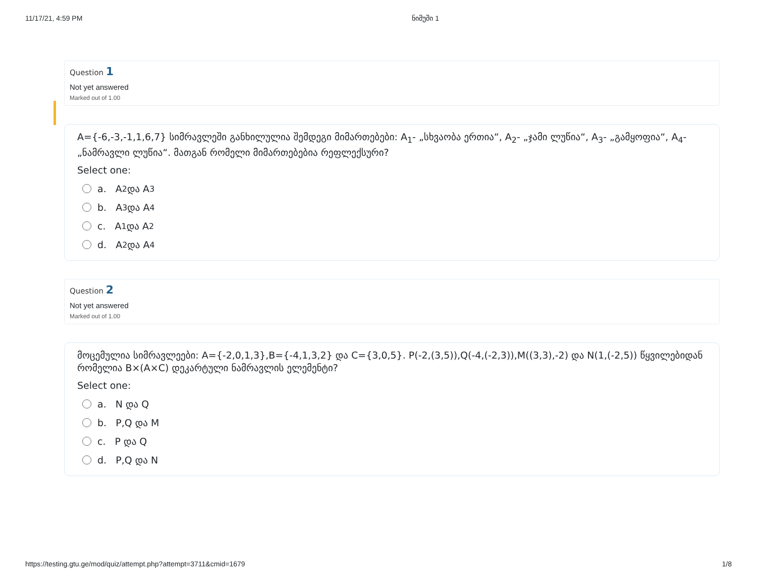11/17/21, 4:59 PM ნიმუში 1
Question 1
Not yet answered
Marked out of 1.00
A={-6,-3,-1,1,6,7} სიმრავლეში განხილულია შემდეგი მიმართებები: A<sub>1</sub>- „სხვაობა ერთია“, A<sub>2</sub>- „ჯამი ლუწია“, A<sub>3</sub>- „გამყოფია“, A<sub>4</sub>- „ნამრავლი ლუწია“. მათგან რომელი მიმართებებია რეფლექსური?
Select one:
a. A<sub>2</sub> და A<sub>3</sub>
b. A<sub>3</sub> და A<sub>4</sub>
c. A<sub>1</sub> და A<sub>2</sub>
d. A<sub>2</sub> და A<sub>4</sub>
Question 2
Not yet answered
Marked out of 1.00
მოცემულია სიმრავლეები: A={-2,0,1,3},B={-4,1,3,2} და C={3,0,5}. P(-2,(3,5)),Q(-4,(-2,3)),M((3,3),-2) და N(1,(-2,5)) წყვილებიდან რომელია B×(A×C) დეკარტული ნამრავლის ელემენტი?
Select one:
a. N და Q
b. P,Q და M
c. P და Q
d. P,Q და N
https://testing.gtu.ge/mod/quiz/attempt.php?attempt=3711&cmid=1679 1/8